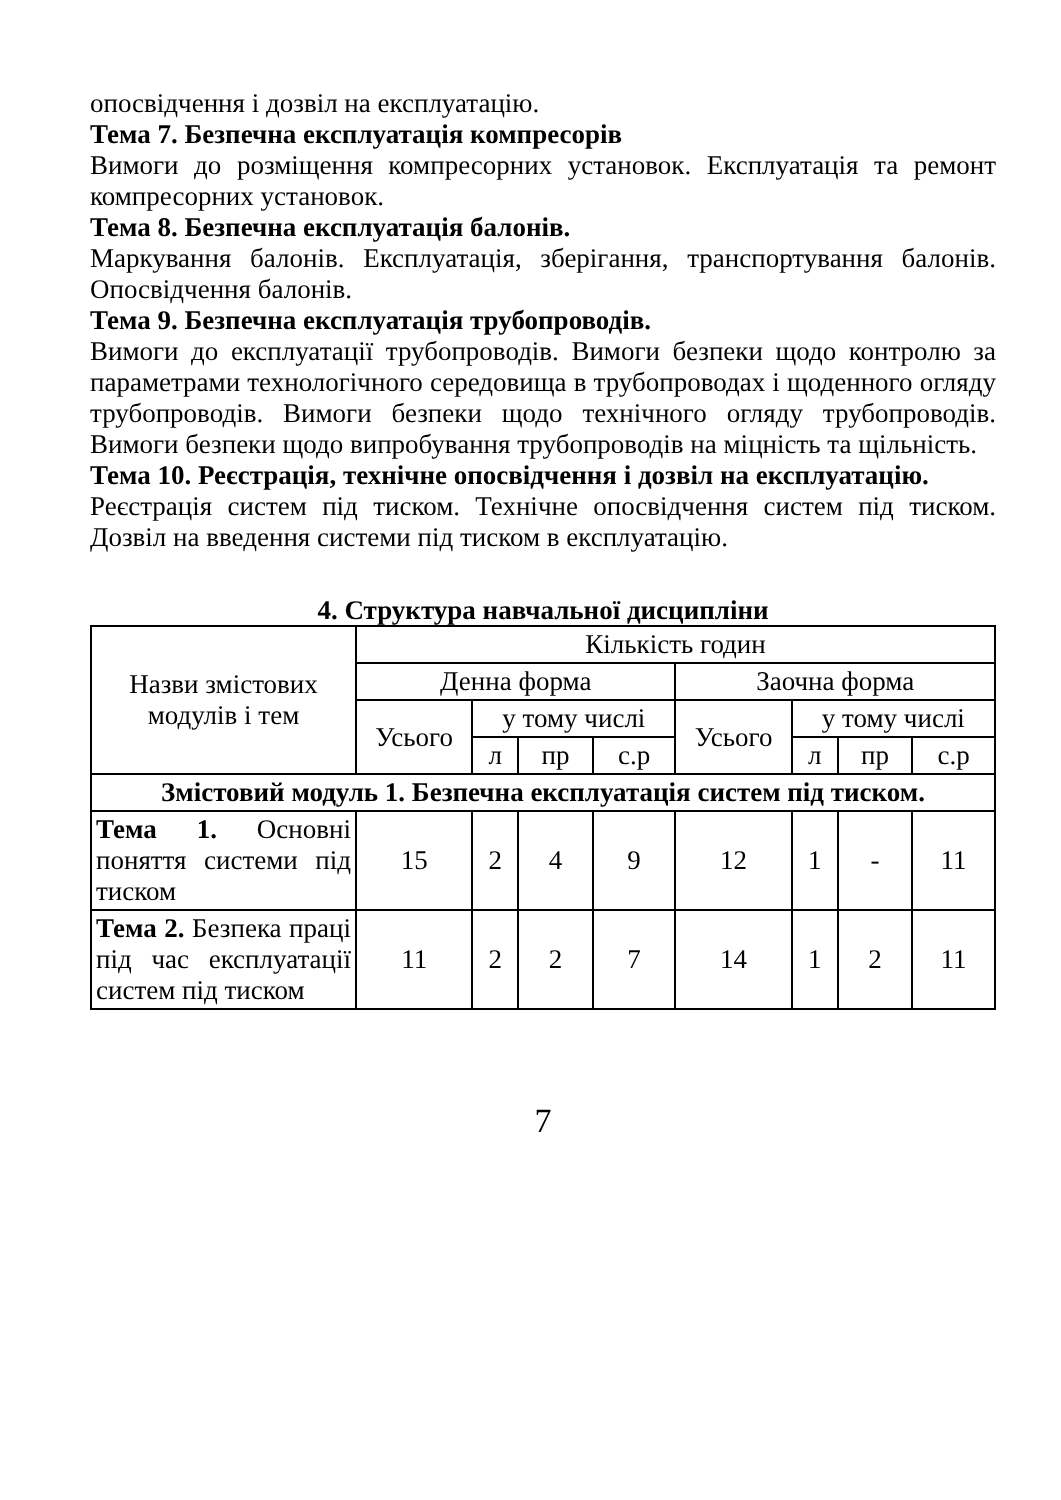опосвідчення і дозвіл на експлуатацію.
Тема 7. Безпечна експлуатація компресорів
Вимоги до розміщення компресорних установок. Експлуатація та ремонт компресорних установок.
Тема 8. Безпечна експлуатація балонів.
Маркування балонів. Експлуатація, зберігання, транспортування балонів. Опосвідчення балонів.
Тема 9. Безпечна експлуатація трубопроводів.
Вимоги до експлуатації трубопроводів. Вимоги безпеки щодо контролю за параметрами технологічного середовища в трубопроводах і щоденного огляду трубопроводів. Вимоги безпеки щодо технічного огляду трубопроводів. Вимоги безпеки щодо випробування трубопроводів на міцність та щільність.
Тема 10. Реєстрація, технічне опосвідчення і дозвіл на експлуатацію.
Реєстрація систем під тиском. Технічне опосвідчення систем під тиском. Дозвіл на введення системи під тиском в експлуатацію.
4. Структура навчальної дисципліни
| Назви змістових модулів і тем | Кількість годин | | | | | | | |
| --- | --- | --- | --- | --- | --- | --- | --- | --- |
| | Денна форма | | | | Заочна форма | | | |
| | Усього | у тому числі | | | Усього | у тому числі | | |
| | | л | пр | с.р | | л | пр | с.р |
| Змістовий модуль 1. Безпечна експлуатація систем під тиском. | | | | | | | | |
| Тема 1. Основні поняття системи під тиском | 15 | 2 | 4 | 9 | 12 | 1 | - | 11 |
| Тема 2. Безпека праці під час експлуатації систем під тиском | 11 | 2 | 2 | 7 | 14 | 1 | 2 | 11 |
7